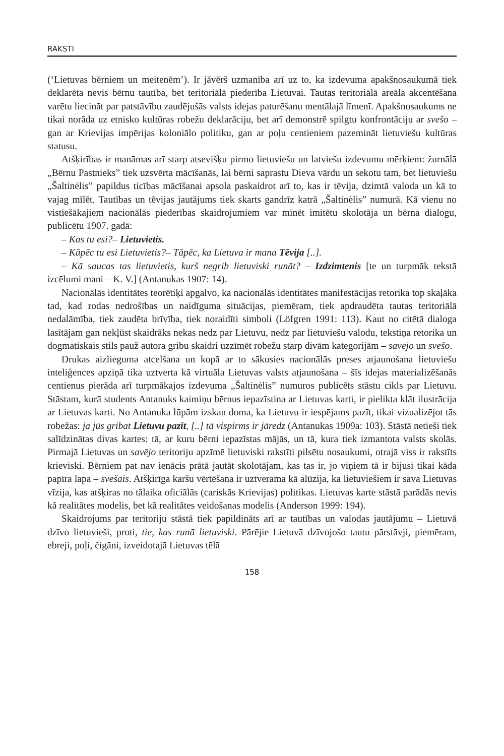RAKSTI
(‘Lietuvas bērniem un meitenēm’). Ir jāvērš uzmanība arī uz to, ka izdevuma apakšnosaukumā tiek deklarēta nevis bērnu tautība, bet teritoriālā piederība Lietuvai. Tautas teritoriālā areāla akcentēšana varētu liecināt par patstāvību zaudējušās valsts idejas paturēšanu mentālajā līmenī. Apakšnosaukums ne tikai norāda uz etnisko kultūras robežu deklarāciju, bet arī demonstrē spilgtu konfrontāciju ar svešo – gan ar Krievijas impērijas koloniālo politiku, gan ar poļu centieniem pazemināt lietuviešu kultūras statusu.
Atšķirības ir manāmas arī starp atsevišķu pirmo lietuviešu un latviešu izdevumu mērķiem: žurnālā „Bērnu Pastnieks” tiek uzsvērta mācīšanās, lai bērni saprastu Dieva vārdu un sekotu tam, bet lietuviešu „Šaltinėlis” papildus ticības mācīšanai apsola paskaidrot arī to, kas ir tēvija, dzimtā valoda un kā to vajag mīlēt. Tautības un tēvijas jautājums tiek skarts gandrīz katrā „Šaltinėlis” numurā. Kā vienu no vistiešākajiem nacionālās piederības skaidrojumiem var minēt imitētu skolotāja un bērna dialogu, publicētu 1907. gadā:
– Kas tu esi?– Lietuvietis.
– Kāpēc tu esi Lietuvietis?– Tāpēc, ka Lietuva ir mana Tēvija [..].
– Kā saucas tas lietuvietis, kurš negrib lietuviski runāt? – Izdzimtenis [te un turpmāk tekstā izcēlumi mani – K. V.] (Antanukas 1907: 14).
Nacionālās identitātes teorētiķi apgalvo, ka nacionālās identitātes manifestācijas retorika top skaļāka tad, kad rodas nedrošības un naidīguma situācijas, piemēram, tiek apdraudēta tautas teritoriālā nedalāmība, tiek zaudēta brīvība, tiek noraidīti simboli (Löfgren 1991: 113). Kaut no citētā dialoga lasītājam gan nekļūst skaidrāks nekas nedz par Lietuvu, nedz par lietuviešu valodu, tekstiņa retorika un dogmatiskais stils pauž autora gribu skaidri uzzīmēt robežu starp divām kategorijām – savējo un svešo.
Drukas aizlieguma atcelšana un kopā ar to sākusies nacionālās preses atjaunošana lietuviešu inteliģences apziņā tika uztverta kā virtuāla Lietuvas valsts atjaunošana – šīs idejas materializēšanās centienus pierāda arī turpmākajos izdevuma „Šaltinėlis” numuros publicēts stāstu cikls par Lietuvu. Stāstam, kurā students Antanuks kaimiņu bērnus iepazīstina ar Lietuvas karti, ir pielikta klāt ilustrācija ar Lietuvas karti. No Antanuka lūpām izskan doma, ka Lietuvu ir iespējams pazīt, tikai vizualizējot tās robežas: ja jūs gribat Lietuvu pazīt, [..] tā vispirms ir jāredz (Antanukas 1909a: 103). Stāstā netieši tiek salīdzinātas divas kartes: tā, ar kuru bērni iepazīstas mājās, un tā, kura tiek izmantota valsts skolās. Pirmajā Lietuvas un savējo teritoriju apzīmē lietuviski rakstīti pilsētu nosaukumi, otrajā viss ir rakstīts krieviski. Bērniem pat nav ienācis prātā jautāt skolotājam, kas tas ir, jo viņiem tā ir bijusi tikai kāda papīra lapa – svešais. Atšķirīga karšu vērtēšana ir uztverama kā alūzija, ka lietuviešiem ir sava Lietuvas vīzija, kas atšķiras no tālaika oficiālās (cariskās Krievijas) politikas. Lietuvas karte stāstā parādās nevis kā realitātes modelis, bet kā realitātes veidošanas modelis (Anderson 1999: 194).
Skaidrojums par teritoriju stāstā tiek papildināts arī ar tautības un valodas jautājumu – Lietuvā dzīvo lietuvieši, proti, tie, kas runā lietuviski. Pārējie Lietuvā dzīvojošo tautu pārstāvji, piemēram, ebreji, poļi, čigāni, izveidotajā Lietuvas tēlā
158